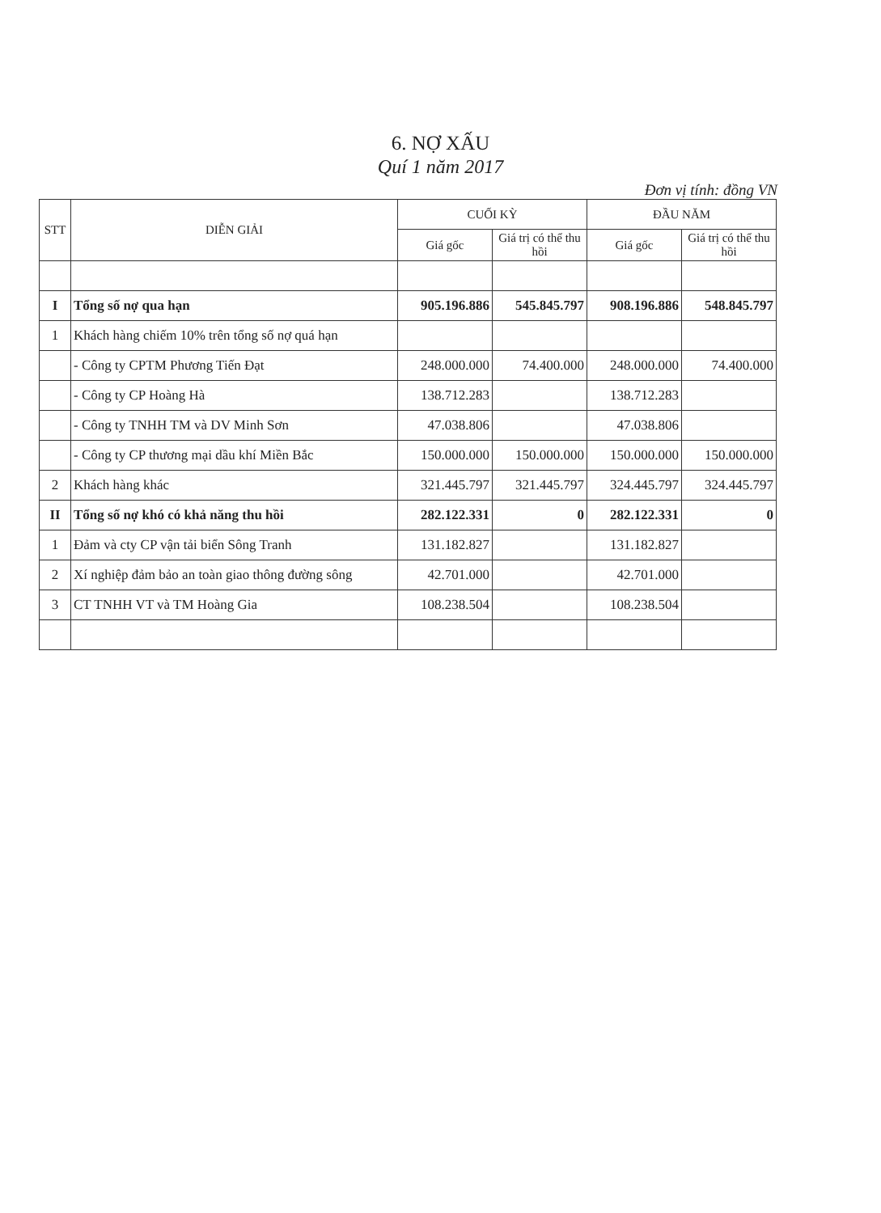6. NỢ XẤU
Quí 1 năm 2017
Đơn vị tính: đồng VN
| STT | DIỄN GIẢI | CUỐI KỲ | | ĐẦU NĂM | |
| --- | --- | --- | --- | --- | --- |
| | | Giá gốc | Giá trị có thể thu hồi | Giá gốc | Giá trị có thể thu hồi |
| I | Tổng số nợ qua hạn | 905.196.886 | 545.845.797 | 908.196.886 | 548.845.797 |
| 1 | Khách hàng chiếm 10% trên tổng số nợ quá hạn | | | | |
| | - Công ty CPTM Phương Tiến Đạt | 248.000.000 | 74.400.000 | 248.000.000 | 74.400.000 |
| | - Công ty CP Hoàng Hà | 138.712.283 | | 138.712.283 | |
| | - Công ty TNHH TM và DV Minh Sơn | 47.038.806 | | 47.038.806 | |
| | - Công ty CP thương mại dầu khí Miền Bắc | 150.000.000 | 150.000.000 | 150.000.000 | 150.000.000 |
| 2 | Khách hàng khác | 321.445.797 | 321.445.797 | 324.445.797 | 324.445.797 |
| II | Tổng số nợ khó có khả năng thu hồi | 282.122.331 | 0 | 282.122.331 | 0 |
| 1 | Đảm và cty CP vận tải biển Sông Tranh | 131.182.827 | | 131.182.827 | |
| 2 | Xí nghiệp đảm bảo an toàn giao thông đường sông | 42.701.000 | | 42.701.000 | |
| 3 | CT TNHH VT và TM Hoàng Gia | 108.238.504 | | 108.238.504 | |